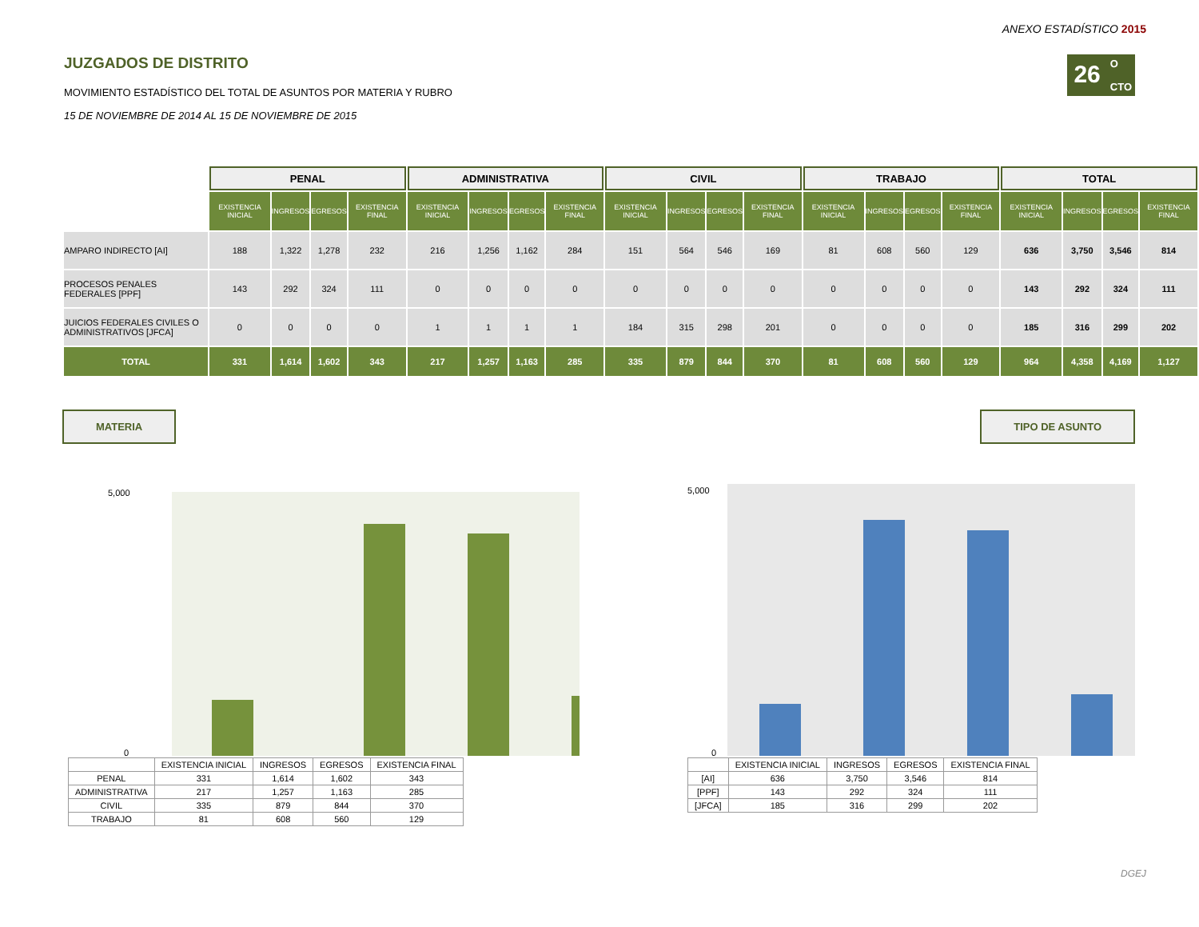ANEXO ESTADÍSTICO 2015
JUZGADOS DE DISTRITO
MOVIMIENTO ESTADÍSTICO DEL TOTAL DE ASUNTOS POR MATERIA Y RUBRO
15 DE NOVIEMBRE DE 2014 AL 15 DE NOVIEMBRE DE 2015
26
O
CTO
| | PENAL | | | | ADMINISTRATIVA | | | | CIVIL | | | | TRABAJO | | | | TOTAL | | | |
| | EXISTENCIA INICIAL | INGRESOS | EGRESOS | EXISTENCIA FINAL | EXISTENCIA INICIAL | INGRESOS | EGRESOS | EXISTENCIA FINAL | EXISTENCIA INICIAL | INGRESOS | EGRESOS | EXISTENCIA FINAL | EXISTENCIA INICIAL | INGRESOS | EGRESOS | EXISTENCIA FINAL | EXISTENCIA INICIAL | INGRESOS | EGRESOS | EXISTENCIA FINAL |
| AMPARO INDIRECTO [AI] | 188 | 1,322 | 1,278 | 232 | 216 | 1,256 | 1,162 | 284 | 151 | 564 | 546 | 169 | 81 | 608 | 560 | 129 | 636 | 3,750 | 3,546 | 814 |
| PROCESOS PENALES FEDERALES [PPF] | 143 | 292 | 324 | 111 | 0 | 0 | 0 | 0 | 0 | 0 | 0 | 0 | 0 | 0 | 0 | 0 | 143 | 292 | 324 | 111 |
| JUICIOS FEDERALES CIVILES O ADMINISTRATIVOS [JFCA] | 0 | 0 | 0 | 0 | 1 | 1 | 1 | 1 | 184 | 315 | 298 | 201 | 0 | 0 | 0 | 0 | 185 | 316 | 299 | 202 |
| TOTAL | 331 | 1,614 | 1,602 | 343 | 217 | 1,257 | 1,163 | 285 | 335 | 879 | 844 | 370 | 81 | 608 | 560 | 129 | 964 | 4,358 | 4,169 | 1,127 |
MATERIA TIPO DE ASUNTO
5,000
0
| | EXISTENCIA INICIAL | INGRESOS | EGRESOS | EXISTENCIA FINAL |
| PENAL | 331 | 1,614 | 1,602 | 343 |
| ADMINISTRATIVA | 217 | 1,257 | 1,163 | 285 |
| CIVIL | 335 | 879 | 844 | 370 |
| TRABAJO | 81 | 608 | 560 | 129 |
5,000
0
| | EXISTENCIA INICIAL | INGRESOS | EGRESOS | EXISTENCIA FINAL |
| [AI] | 636 | 3,750 | 3,546 | 814 |
| [PPF] | 143 | 292 | 324 | 111 |
| [JFCA] | 185 | 316 | 299 | 202 |
DGEJ